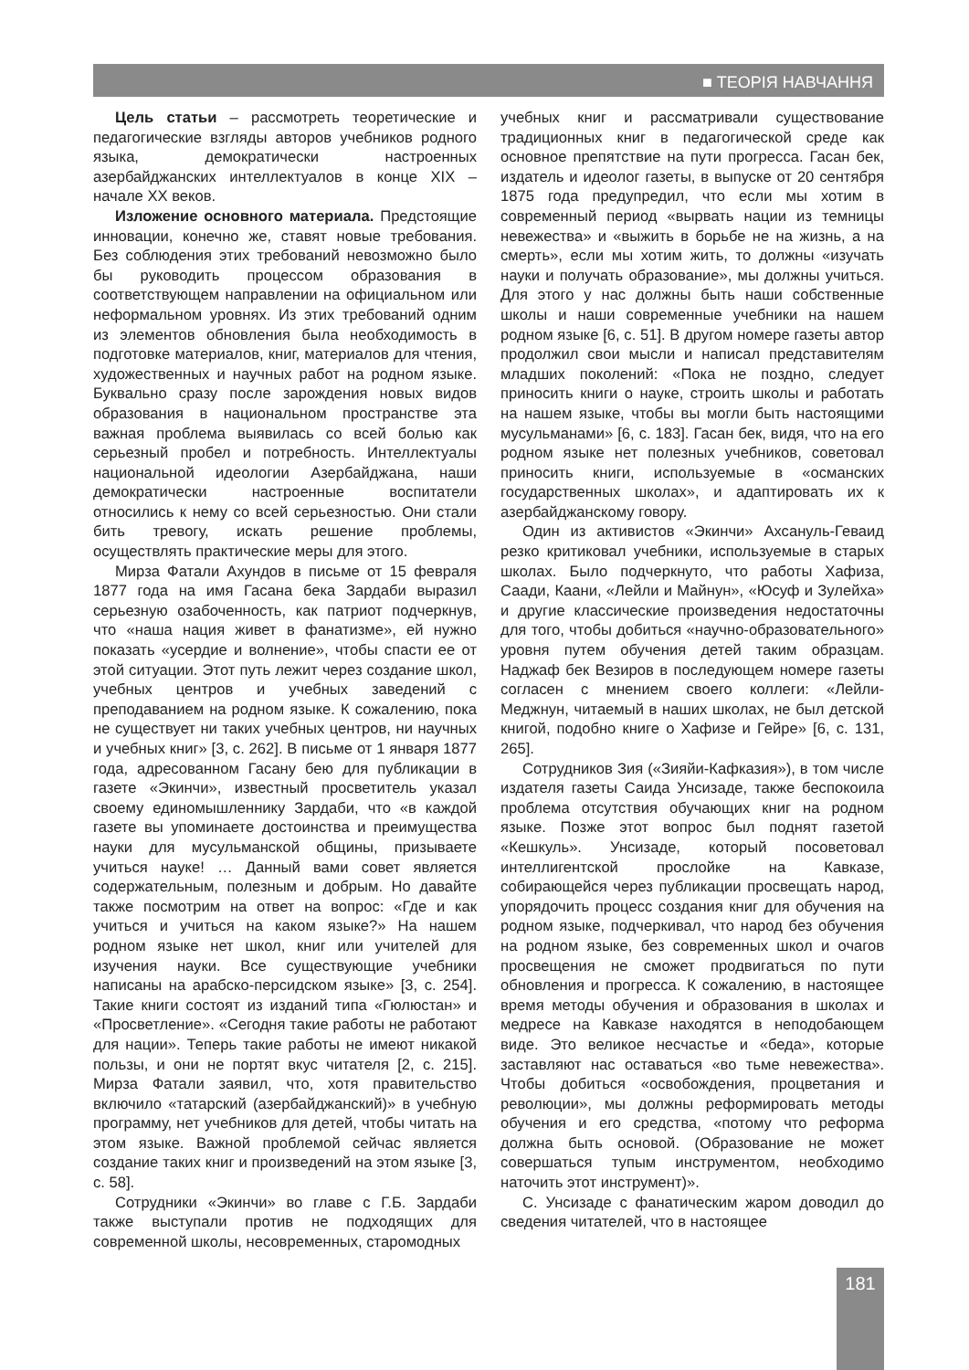■ ТЕОРІЯ НАВЧАННЯ
Цель статьи – рассмотреть теоретические и педагогические взгляды авторов учебников родного языка, демократически настроенных азербайджанских интеллектуалов в конце XIX – начале XX веков.
Изложение основного материала. Предстоящие инновации, конечно же, ставят новые требования. Без соблюдения этих требований невозможно было бы руководить процессом образования в соответствующем направлении на официальном или неформальном уровнях. Из этих требований одним из элементов обновления была необходимость в подготовке материалов, книг, материалов для чтения, художественных и научных работ на родном языке. Буквально сразу после зарождения новых видов образования в национальном пространстве эта важная проблема выявилась со всей болью как серьезный пробел и потребность. Интеллектуалы национальной идеологии Азербайджана, наши демократически настроенные воспитатели относились к нему со всей серьезностью. Они стали бить тревогу, искать решение проблемы, осуществлять практические меры для этого.
Мирза Фатали Ахундов в письме от 15 февраля 1877 года на имя Гасана бека Зардаби выразил серьезную озабоченность, как патриот подчеркнув, что «наша нация живет в фанатизме», ей нужно показать «усердие и волнение», чтобы спасти ее от этой ситуации. Этот путь лежит через создание школ, учебных центров и учебных заведений с преподаванием на родном языке. К сожалению, пока не существует ни таких учебных центров, ни научных и учебных книг» [3, с. 262]. В письме от 1 января 1877 года, адресованном Гасану бею для публикации в газете «Экинчи», известный просветитель указал своему единомышленнику Зардаби, что «в каждой газете вы упоминаете достоинства и преимущества науки для мусульманской общины, призываете учиться науке! … Данный вами совет является содержательным, полезным и добрым. Но давайте также посмотрим на ответ на вопрос: «Где и как учиться и учиться на каком языке?» На нашем родном языке нет школ, книг или учителей для изучения науки. Все существующие учебники написаны на арабско-персидском языке» [3, с. 254]. Такие книги состоят из изданий типа «Гюлюстан» и «Просветление». «Сегодня такие работы не работают для нации». Теперь такие работы не имеют никакой пользы, и они не портят вкус читателя [2, с. 215]. Мирза Фатали заявил, что, хотя правительство включило «татарский (азербайджанский)» в учебную программу, нет учебников для детей, чтобы читать на этом языке. Важной проблемой сейчас является создание таких книг и произведений на этом языке [3, с. 58].
Сотрудники «Экинчи» во главе с Г.Б. Зардаби также выступали против не подходящих для современной школы, несовременных, старомодных
учебных книг и рассматривали существование традиционных книг в педагогической среде как основное препятствие на пути прогресса. Гасан бек, издатель и идеолог газеты, в выпуске от 20 сентября 1875 года предупредил, что если мы хотим в современный период «вырвать нации из темницы невежества» и «выжить в борьбе не на жизнь, а на смерть», если мы хотим жить, то должны «изучать науки и получать образование», мы должны учиться. Для этого у нас должны быть наши собственные школы и наши современные учебники на нашем родном языке [6, с. 51]. В другом номере газеты автор продолжил свои мысли и написал представителям младших поколений: «Пока не поздно, следует приносить книги о науке, строить школы и работать на нашем языке, чтобы вы могли быть настоящими мусульманами» [6, с. 183]. Гасан бек, видя, что на его родном языке нет полезных учебников, советовал приносить книги, используемые в «османских государственных школах», и адаптировать их к азербайджанскому говору.
Один из активистов «Экинчи» Ахсануль-Геваид резко критиковал учебники, используемые в старых школах. Было подчеркнуто, что работы Хафиза, Саади, Каани, «Лейли и Майнун», «Юсуф и Зулейха» и другие классические произведения недостаточны для того, чтобы добиться «научно-образовательного» уровня путем обучения детей таким образцам. Наджаф бек Везиров в последующем номере газеты согласен с мнением своего коллеги: «Лейли-Меджнун, читаемый в наших школах, не был детской книгой, подобно книге о Хафизе и Гейре» [6, с. 131, 265].
Сотрудников Зия («Зияйи-Кафказия»), в том числе издателя газеты Саида Унсизаде, также беспокоила проблема отсутствия обучающих книг на родном языке. Позже этот вопрос был поднят газетой «Кешкуль». Унсизаде, который посоветовал интеллигентской прослойке на Кавказе, собирающейся через публикации просвещать народ, упорядочить процесс создания книг для обучения на родном языке, подчеркивал, что народ без обучения на родном языке, без современных школ и очагов просвещения не сможет продвигаться по пути обновления и прогресса. К сожалению, в настоящее время методы обучения и образования в школах и медресе на Кавказе находятся в неподобающем виде. Это великое несчастье и «беда», которые заставляют нас оставаться «во тьме невежества». Чтобы добиться «освобождения, процветания и революции», мы должны реформировать методы обучения и его средства, «потому что реформа должна быть основой. (Образование не может совершаться тупым инструментом, необходимо наточить этот инструмент)».
С. Унсизаде с фанатическим жаром доводил до сведения читателей, что в настоящее
181